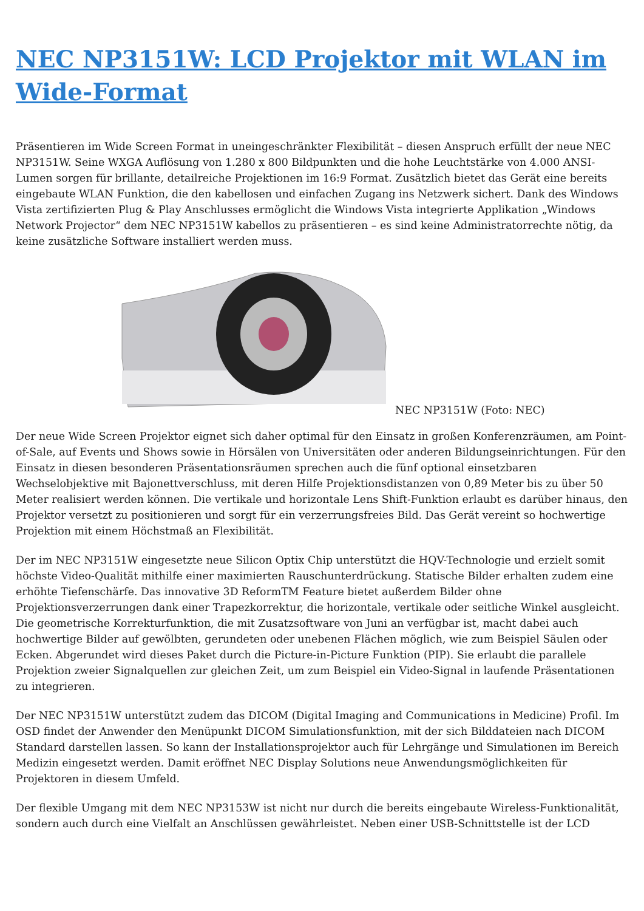NEC NP3151W: LCD Projektor mit WLAN im Wide-Format
Präsentieren im Wide Screen Format in uneingeschränkter Flexibilität – diesen Anspruch erfüllt der neue NEC NP3151W. Seine WXGA Auflösung von 1.280 x 800 Bildpunkten und die hohe Leuchtstärke von 4.000 ANSI-Lumen sorgen für brillante, detailreiche Projektionen im 16:9 Format. Zusätzlich bietet das Gerät eine bereits eingebaute WLAN Funktion, die den kabellosen und einfachen Zugang ins Netzwerk sichert. Dank des Windows Vista zertifizierten Plug & Play Anschlusses ermöglicht die Windows Vista integrierte Applikation „Windows Network Projector“ dem NEC NP3151W kabellos zu präsentieren – es sind keine Administratorrechte nötig, da keine zusätzliche Software installiert werden muss.
NEC NP3151W (Foto: NEC)
Der neue Wide Screen Projektor eignet sich daher optimal für den Einsatz in großen Konferenzräumen, am Point-of-Sale, auf Events und Shows sowie in Hörsälen von Universitäten oder anderen Bildungseinrichtungen. Für den Einsatz in diesen besonderen Präsentationsräumen sprechen auch die fünf optional einsetzbaren Wechselobjektive mit Bajonettverschluss, mit deren Hilfe Projektionsdistanzen von 0,89 Meter bis zu über 50 Meter realisiert werden können. Die vertikale und horizontale Lens Shift-Funktion erlaubt es darüber hinaus, den Projektor versetzt zu positionieren und sorgt für ein verzerrungsfreies Bild. Das Gerät vereint so hochwertige Projektion mit einem Höchstmaß an Flexibilität.
Der im NEC NP3151W eingesetzte neue Silicon Optix Chip unterstützt die HQV-Technologie und erzielt somit höchste Video-Qualität mithilfe einer maximierten Rauschunterdrückung. Statische Bilder erhalten zudem eine erhöhte Tiefenschärfe. Das innovative 3D ReformTM Feature bietet außerdem Bilder ohne Projektionsverzerrungen dank einer Trapezkorrektur, die horizontale, vertikale oder seitliche Winkel ausgleicht. Die geometrische Korrekturfunktion, die mit Zusatzsoftware von Juni an verfügbar ist, macht dabei auch hochwertige Bilder auf gewölbten, gerundeten oder unebenen Flächen möglich, wie zum Beispiel Säulen oder Ecken. Abgerundet wird dieses Paket durch die Picture-in-Picture Funktion (PIP). Sie erlaubt die parallele Projektion zweier Signalquellen zur gleichen Zeit, um zum Beispiel ein Video-Signal in laufende Präsentationen zu integrieren.
Der NEC NP3151W unterstützt zudem das DICOM (Digital Imaging and Communications in Medicine) Profil. Im OSD findet der Anwender den Menüpunkt DICOM Simulationsfunktion, mit der sich Bilddateien nach DICOM Standard darstellen lassen. So kann der Installationsprojektor auch für Lehrgänge und Simulationen im Bereich Medizin eingesetzt werden. Damit eröffnet NEC Display Solutions neue Anwendungsmöglichkeiten für Projektoren in diesem Umfeld.
Der flexible Umgang mit dem NEC NP3153W ist nicht nur durch die bereits eingebaute Wireless-Funktionalität, sondern auch durch eine Vielfalt an Anschlüssen gewährleistet. Neben einer USB-Schnittstelle ist der LCD